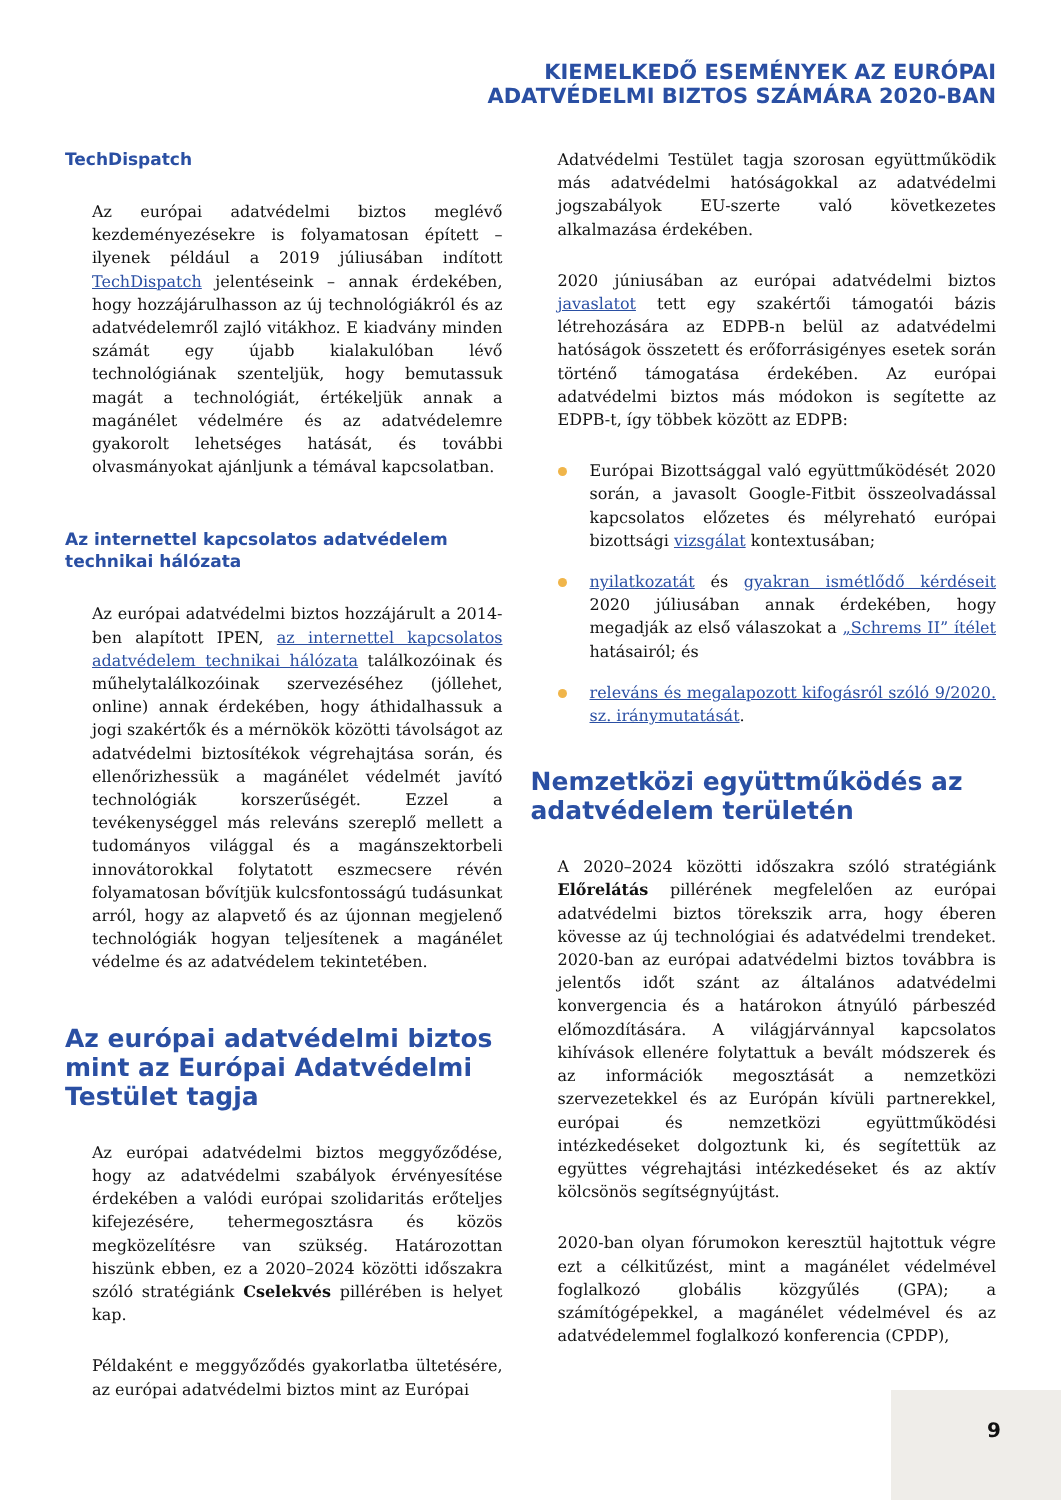KIEMELKEDŐ ESEMÉNYEK AZ EURÓPAI
ADATVÉDELMI BIZTOS SZÁMÁRA 2020-BAN
TechDispatch
Az európai adatvédelmi biztos meglévő kezdeményezésekre is folyamatosan épített – ilyenek például a 2019 júliusában indított TechDispatch jelentéseink – annak érdekében, hogy hozzájárulhasson az új technológiákról és az adatvédelemről zajló vitákhoz. E kiadvány minden számát egy újabb kialakulóban lévő technológiának szenteljük, hogy bemutassuk magát a technológiát, értékeljük annak a magánélet védelmére és az adatvédelemre gyakorolt lehetséges hatását, és további olvasmányokat ajánljunk a témával kapcsolatban.
Az internettel kapcsolatos adatvédelem technikai hálózata
Az európai adatvédelmi biztos hozzájárult a 2014-ben alapított IPEN, az internettel kapcsolatos adatvédelem technikai hálózata találkozóinak és műhelytalálkozóinak szervezéséhez (jóllehet, online) annak érdekében, hogy áthidalhassuk a jogi szakértők és a mérnökök közötti távolságot az adatvédelmi biztosítékok végrehajtása során, és ellenőrizhessük a magánélet védelmét javító technológiák korszerűségét. Ezzel a tevékenységgel más releváns szereplő mellett a tudományos világgal és a magánszektorbeli innovátorokkal folytatott eszmecsere révén folyamatosan bővítjük kulcsfontosságú tudásunkat arról, hogy az alapvető és az újonnan megjelenő technológiák hogyan teljesítenek a magánélet védelme és az adatvédelem tekintetében.
Az európai adatvédelmi biztos mint az Európai Adatvédelmi Testület tagja
Az európai adatvédelmi biztos meggyőződése, hogy az adatvédelmi szabályok érvényesítése érdekében a valódi európai szolidaritás erőteljes kifejezésére, tehermegosztásra és közös megközelítésre van szükség. Határozottan hiszünk ebben, ez a 2020–2024 közötti időszakra szóló stratégiánk Cselekvés pillérében is helyet kap.
Példaként e meggyőződés gyakorlatba ültetésére, az európai adatvédelmi biztos mint az Európai
Adatvédelmi Testület tagja szorosan együttműködik más adatvédelmi hatóságokkal az adatvédelmi jogszabályok EU-szerte való következetes alkalmazása érdekében.
2020 júniusában az európai adatvédelmi biztos javaslatot tett egy szakértői támogatói bázis létrehozására az EDPB-n belül az adatvédelmi hatóságok összetett és erőforrásigényes esetek során történő támogatása érdekében. Az európai adatvédelmi biztos más módokon is segítette az EDPB-t, így többek között az EDPB:
Európai Bizottsággal való együttműködését 2020 során, a javasolt Google-Fitbit összeolvadással kapcsolatos előzetes és mélyreható európai bizottsági vizsgálat kontextusában;
nyilatkozatát és gyakran ismétlődő kérdéseit 2020 júliusában annak érdekében, hogy megadják az első válaszokat a „Schrems II” ítélet hatásairól; és
releváns és megalapozott kifogásról szóló 9/2020. sz. iránymutatását.
Nemzetközi együttműködés az adatvédelem területén
A 2020–2024 közötti időszakra szóló stratégiánk Előrelátás pillérének megfelelően az európai adatvédelmi biztos törekszik arra, hogy éberen kövesse az új technológiai és adatvédelmi trendeket. 2020-ban az európai adatvédelmi biztos továbbra is jelentős időt szánt az általános adatvédelmi konvergencia és a határokon átnyúló párbeszéd előmozdítására. A világjárvánnyal kapcsolatos kihívások ellenére folytattuk a bevált módszerek és az információk megosztását a nemzetközi szervezetekkel és az Európán kívüli partnerekkel, európai és nemzetközi együttműködési intézkedéseket dolgoztunk ki, és segítettük az együttes végrehajtási intézkedéseket és az aktív kölcsönös segítségnyújtást.
2020-ban olyan fórumokon keresztül hajtottuk végre ezt a célkitűzést, mint a magánélet védelmével foglalkozó globális közgyűlés (GPA); a számítógépekkel, a magánélet védelmével és az adatvédelemmel foglalkozó konferencia (CPDP),
9